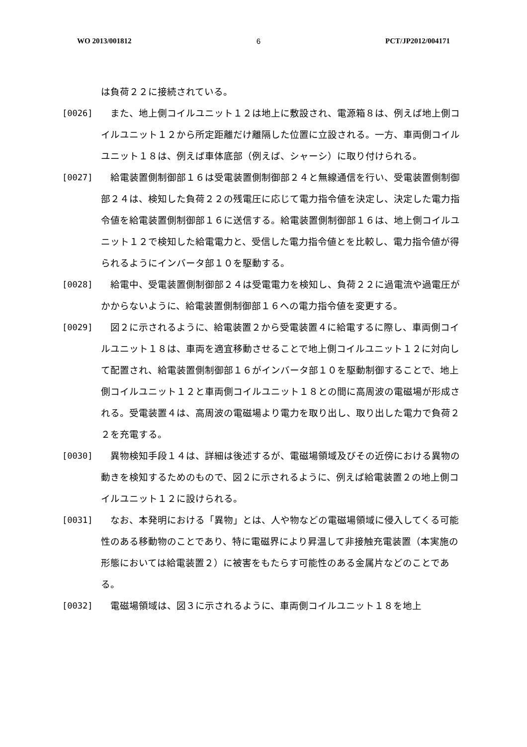WO 2013/001812 6 PCT/JP2012/004171
は負荷２２に接続されている。
[0026] また、地上側コイルユニット１２は地上に敷設され、電源箱８は、例えば地上側コイルユニット１２から所定距離だけ離隔した位置に立設される。一方、車両側コイルユニット１８は、例えば車体底部（例えば、シャーシ）に取り付けられる。
[0027] 給電装置側制御部１６は受電装置側制御部２４と無線通信を行い、受電装置側制御部２４は、検知した負荷２２の残電圧に応じて電力指令値を決定し、決定した電力指令値を給電装置側制御部１６に送信する。給電装置側制御部１６は、地上側コイルユニット１２で検知した給電電力と、受信した電力指令値とを比較し、電力指令値が得られるようにインバータ部１０を駆動する。
[0028] 給電中、受電装置側制御部２４は受電電力を検知し、負荷２２に過電流や過電圧がかからないように、給電装置側制御部１６への電力指令値を変更する。
[0029] 図２に示されるように、給電装置２から受電装置４に給電するに際し、車両側コイルユニット１８は、車両を適宜移動させることで地上側コイルユニット１２に対向して配置され、給電装置側制御部１６がインバータ部１０を駆動制御することで、地上側コイルユニット１２と車両側コイルユニット１８との間に高周波の電磁場が形成される。受電装置４は、高周波の電磁場より電力を取り出し、取り出した電力で負荷２２を充電する。
[0030] 異物検知手段１４は、詳細は後述するが、電磁場領域及びその近傍における異物の動きを検知するためのもので、図２に示されるように、例えば給電装置２の地上側コイルユニット１２に設けられる。
[0031] なお、本発明における「異物」とは、人や物などの電磁場領域に侵入してくる可能性のある移動物のことであり、特に電磁界により昇温して非接触充電装置（本実施の形態においては給電装置２）に被害をもたらす可能性のある金属片などのことである。
[0032] 電磁場領域は、図３に示されるように、車両側コイルユニット１８を地上